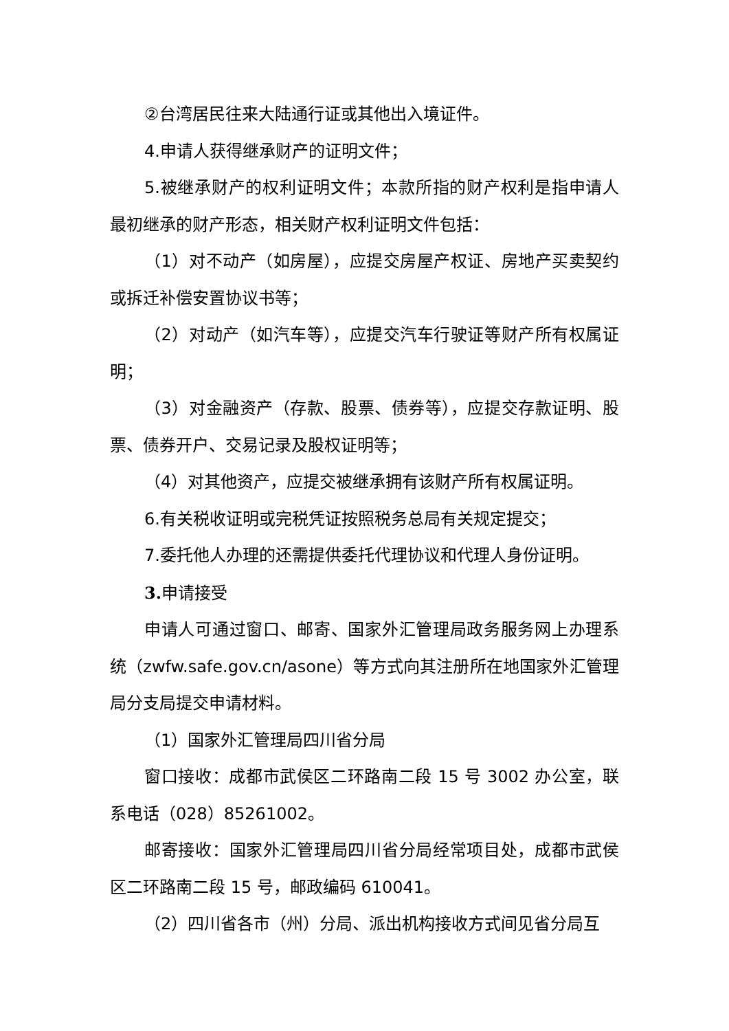②台湾居民往来大陆通行证或其他出入境证件。
4.申请人获得继承财产的证明文件；
5.被继承财产的权利证明文件；本款所指的财产权利是指申请人最初继承的财产形态，相关财产权利证明文件包括：
（1）对不动产（如房屋），应提交房屋产权证、房地产买卖契约或拆迁补偿安置协议书等；
（2）对动产（如汽车等），应提交汽车行驶证等财产所有权属证明；
（3）对金融资产（存款、股票、债券等），应提交存款证明、股票、债券开户、交易记录及股权证明等；
（4）对其他资产，应提交被继承拥有该财产所有权属证明。
6.有关税收证明或完税凭证按照税务总局有关规定提交；
7.委托他人办理的还需提供委托代理协议和代理人身份证明。
3. 申请接受
申请人可通过窗口、邮寄、国家外汇管理局政务服务网上办理系统（zwfw.safe.gov.cn/asone）等方式向其注册所在地国家外汇管理局分支局提交申请材料。
（1）国家外汇管理局四川省分局
窗口接收：成都市武侯区二环路南二段 15 号 3002 办公室，联系电话（028）85261002。
邮寄接收：国家外汇管理局四川省分局经常项目处，成都市武侯区二环路南二段 15 号，邮政编码 610041。
（2）四川省各市（州）分局、派出机构接收方式间见省分局互